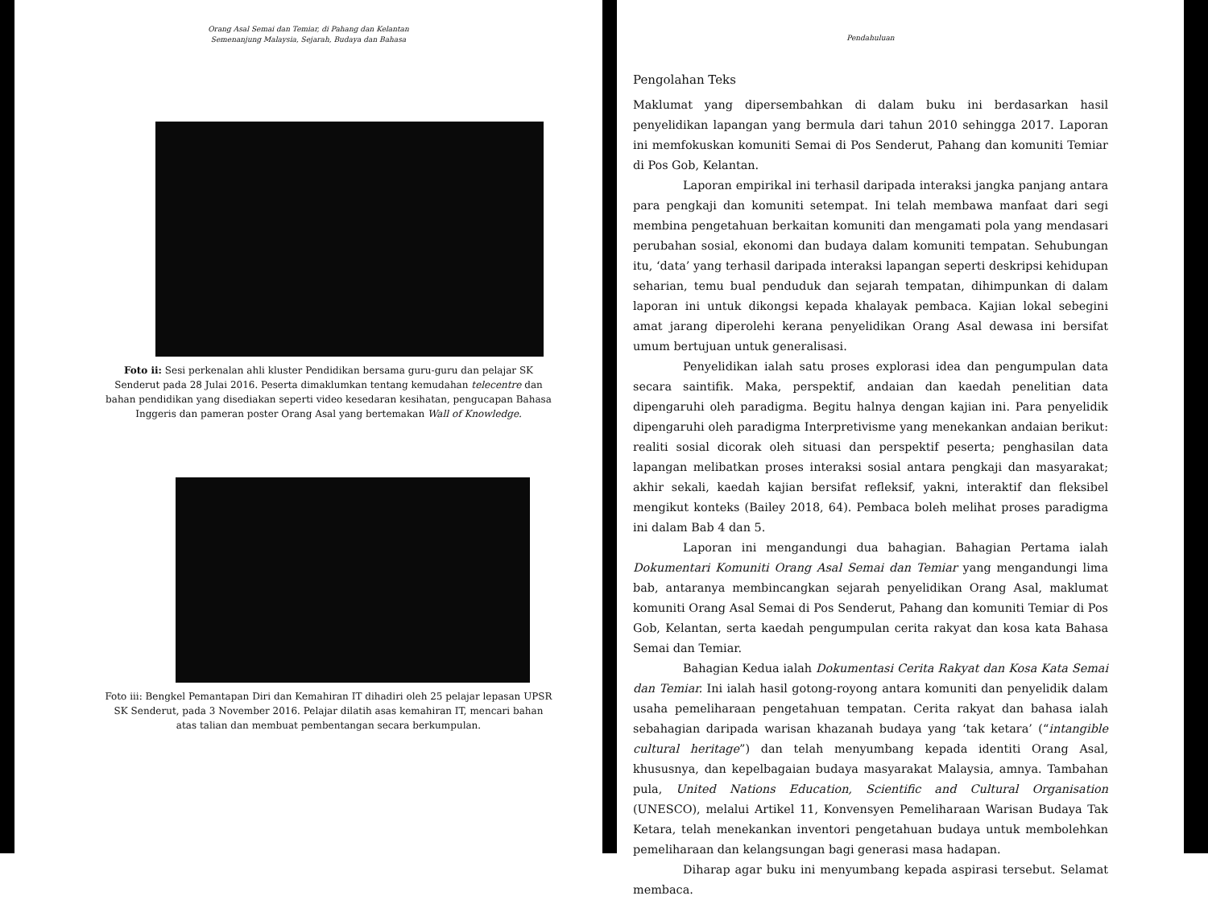Orang Asal Semai dan Temiar, di Pahang dan Kelantan
Semenanjung Malaysia, Sejarah, Budaya dan Bahasa
Foto ii: Sesi perkenalan ahli kluster Pendidikan bersama guru-guru dan pelajar SK Senderut pada 28 Julai 2016. Peserta dimaklumkan tentang kemudahan telecentre dan bahan pendidikan yang disediakan seperti video kesedaran kesihatan, pengucapan Bahasa Inggeris dan pameran poster Orang Asal yang bertemakan Wall of Knowledge.
Foto iii: Bengkel Pemantapan Diri dan Kemahiran IT dihadiri oleh 25 pelajar lepasan UPSR SK Senderut, pada 3 November 2016. Pelajar dilatih asas kemahiran IT, mencari bahan atas talian dan membuat pembentangan secara berkumpulan.
Pendahuluan
Pengolahan Teks
Maklumat yang dipersembahkan di dalam buku ini berdasarkan hasil penyelidikan lapangan yang bermula dari tahun 2010 sehingga 2017. Laporan ini memfokuskan komuniti Semai di Pos Senderut, Pahang dan komuniti Temiar di Pos Gob, Kelantan.
Laporan empirikal ini terhasil daripada interaksi jangka panjang antara para pengkaji dan komuniti setempat. Ini telah membawa manfaat dari segi membina pengetahuan berkaitan komuniti dan mengamati pola yang mendasari perubahan sosial, ekonomi dan budaya dalam komuniti tempatan. Sehubungan itu, ‘data’ yang terhasil daripada interaksi lapangan seperti deskripsi kehidupan seharian, temu bual penduduk dan sejarah tempatan, dihimpunkan di dalam laporan ini untuk dikongsi kepada khalayak pembaca. Kajian lokal sebegini amat jarang diperolehi kerana penyelidikan Orang Asal dewasa ini bersifat umum bertujuan untuk generalisasi.
Penyelidikan ialah satu proses explorasi idea dan pengumpulan data secara saintifik. Maka, perspektif, andaian dan kaedah penelitian data dipengaruhi oleh paradigma. Begitu halnya dengan kajian ini. Para penyelidik dipengaruhi oleh paradigma Interpretivisme yang menekankan andaian berikut: realiti sosial dicorak oleh situasi dan perspektif peserta; penghasilan data lapangan melibatkan proses interaksi sosial antara pengkaji dan masyarakat; akhir sekali, kaedah kajian bersifat refleksif, yakni, interaktif dan fleksibel mengikut konteks (Bailey 2018, 64). Pembaca boleh melihat proses paradigma ini dalam Bab 4 dan 5.
Laporan ini mengandungi dua bahagian. Bahagian Pertama ialah Dokumentari Komuniti Orang Asal Semai dan Temiar yang mengandungi lima bab, antaranya membincangkan sejarah penyelidikan Orang Asal, maklumat komuniti Orang Asal Semai di Pos Senderut, Pahang dan komuniti Temiar di Pos Gob, Kelantan, serta kaedah pengumpulan cerita rakyat dan kosa kata Bahasa Semai dan Temiar.
Bahagian Kedua ialah Dokumentasi Cerita Rakyat dan Kosa Kata Semai dan Temiar. Ini ialah hasil gotong-royong antara komuniti dan penyelidik dalam usaha pemeliharaan pengetahuan tempatan. Cerita rakyat dan bahasa ialah sebahagian daripada warisan khazanah budaya yang ‘tak ketara’ (“intangible cultural heritage”) dan telah menyumbang kepada identiti Orang Asal, khususnya, dan kepelbagaian budaya masyarakat Malaysia, amnya. Tambahan pula, United Nations Education, Scientific and Cultural Organisation (UNESCO), melalui Artikel 11, Konvensyen Pemeliharaan Warisan Budaya Tak Ketara, telah menekankan inventori pengetahuan budaya untuk membolehkan pemeliharaan dan kelangsungan bagi generasi masa hadapan.
Diharap agar buku ini menyumbang kepada aspirasi tersebut. Selamat membaca.